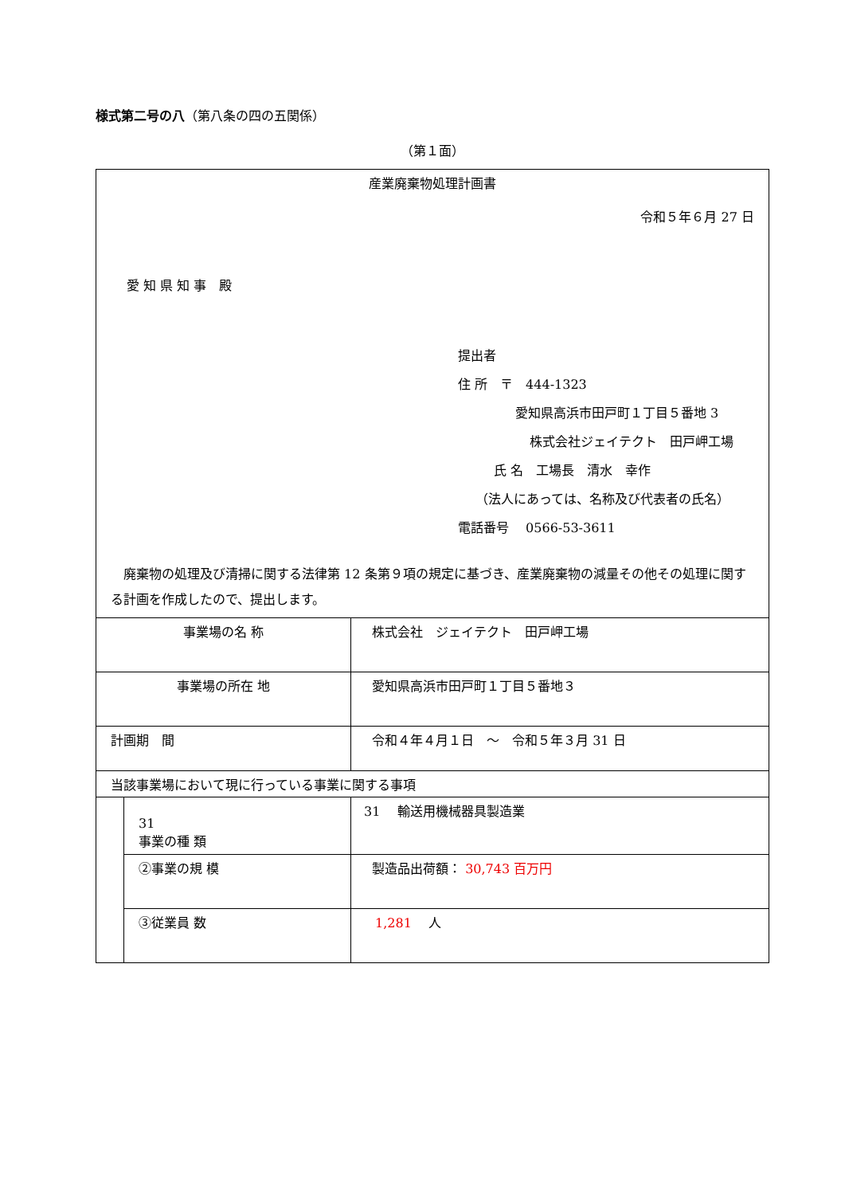様式第二号の八（第八条の四の五関係）
（第１面）
| 産業廃棄物処理計画書 令和５年６月 27 日 愛 知 県 知 事 殿 提出者 住 所 〒 444-1323 愛知県高浜市田戸町１丁目５番地 3 株式会社ジェイテクト 田戸岬工場 氏 名 工場長 清水 幸作 （法人にあっては、名称及び代表者の氏名） 電話番号 0566-53-3611 廃棄物の処理及び清掃に関する法律第 12 条第９項の規定に基づき、産業廃棄物の減量その他その処理に関する計画を作成したので、提出します。 | | |
| 事業場の名 称 | | 株式会社 ジェイテクト 田戸岬工場 |
| 事業場の所在 地 | | 愛知県高浜市田戸町１丁目５番地３ |
| 計画期 間 | | 令和４年４月１日 ～ 令和５年３月 31 日 |
| 当該事業場において現に行っている事業に関する事項 | | |
| | 31 事業の種 類 | 31 輸送用機械器具製造業 |
| | ②事業の規 模 | 製造品出荷額： 30,743 百万円 |
| | ③従業員 数 | 1,281 人 |